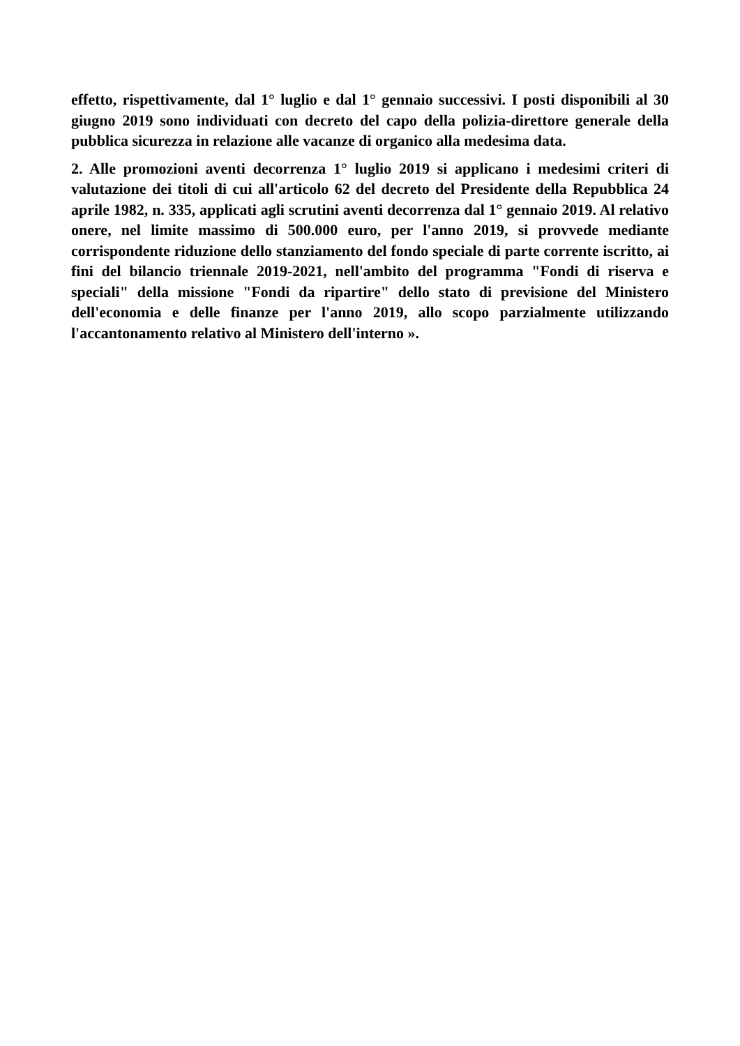effetto, rispettivamente, dal 1° luglio e dal 1° gennaio successivi. I posti disponibili al 30 giugno 2019 sono individuati con decreto del capo della polizia-direttore generale della pubblica sicurezza in relazione alle vacanze di organico alla medesima data.
2. Alle promozioni aventi decorrenza 1° luglio 2019 si applicano i medesimi criteri di valutazione dei titoli di cui all'articolo 62 del decreto del Presidente della Repubblica 24 aprile 1982, n. 335, applicati agli scrutini aventi decorrenza dal 1° gennaio 2019. Al relativo onere, nel limite massimo di 500.000 euro, per l'anno 2019, si provvede mediante corrispondente riduzione dello stanziamento del fondo speciale di parte corrente iscritto, ai fini del bilancio triennale 2019-2021, nell'ambito del programma "Fondi di riserva e speciali" della missione "Fondi da ripartire" dello stato di previsione del Ministero dell'economia e delle finanze per l'anno 2019, allo scopo parzialmente utilizzando l'accantonamento relativo al Ministero dell'interno ».